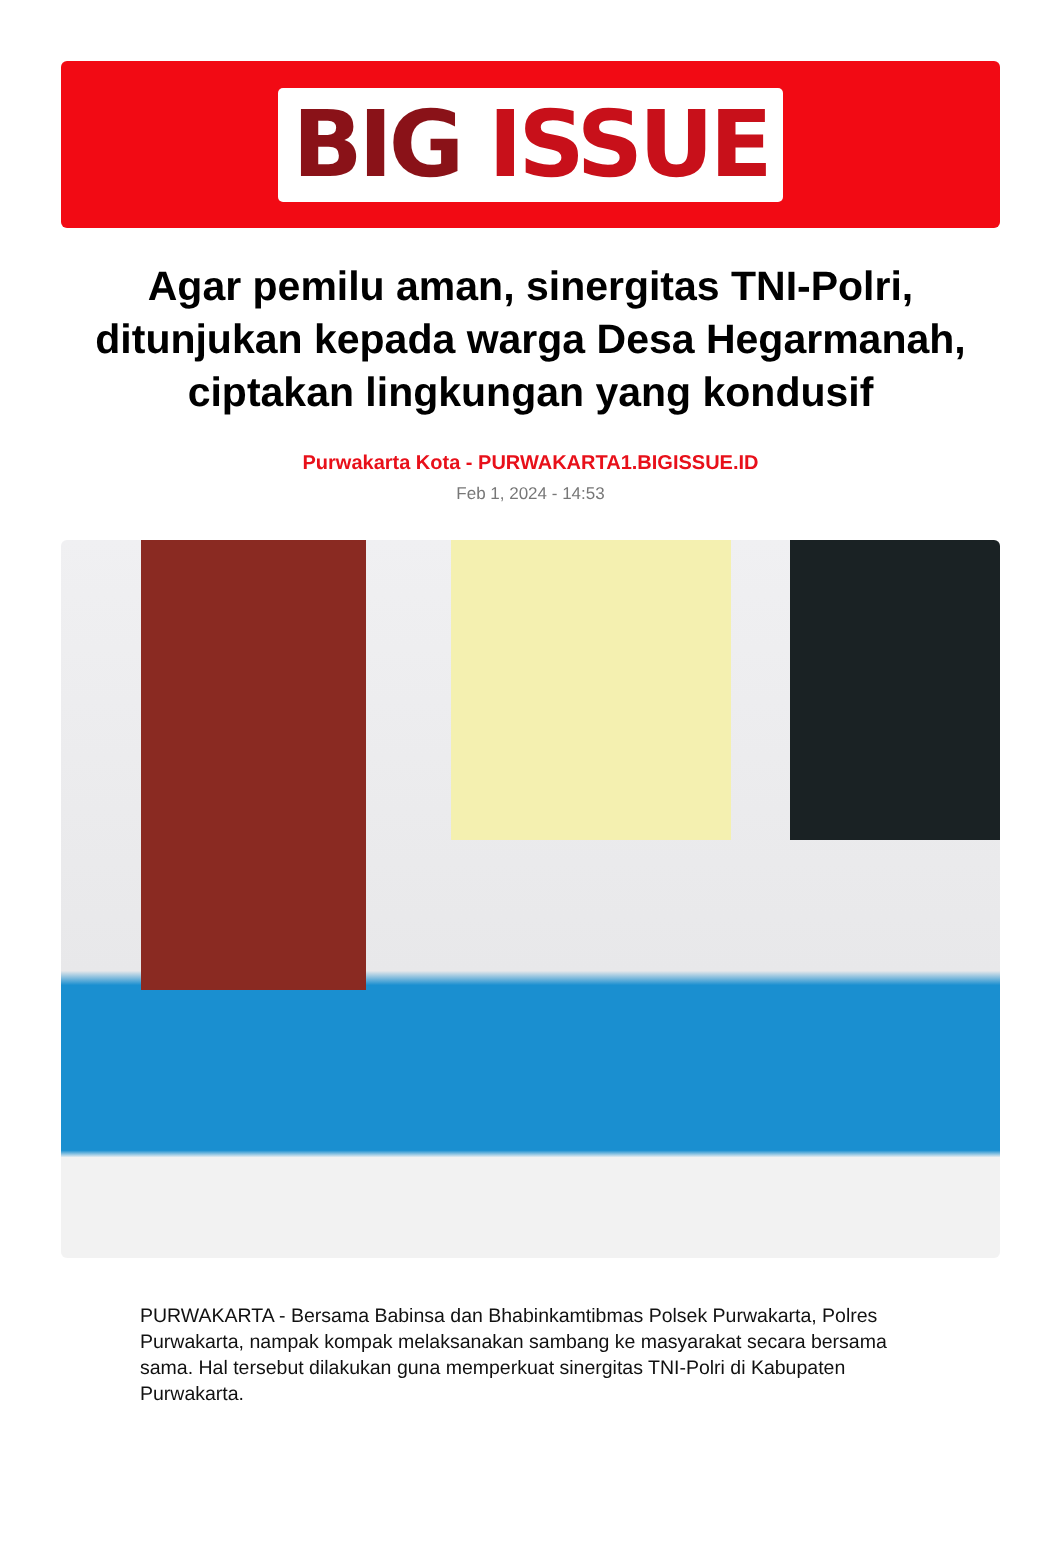BIG ISSUE
Agar pemilu aman, sinergitas TNI-Polri, ditunjukan kepada warga Desa Hegarmanah, ciptakan lingkungan yang kondusif
Purwakarta Kota - PURWAKARTA1.BIGISSUE.ID
Feb 1, 2024 - 14:53
PURWAKARTA - Bersama Babinsa dan Bhabinkamtibmas Polsek Purwakarta, Polres Purwakarta, nampak kompak melaksanakan sambang ke masyarakat secara bersama sama. Hal tersebut dilakukan guna memperkuat sinergitas TNI-Polri di Kabupaten Purwakarta.